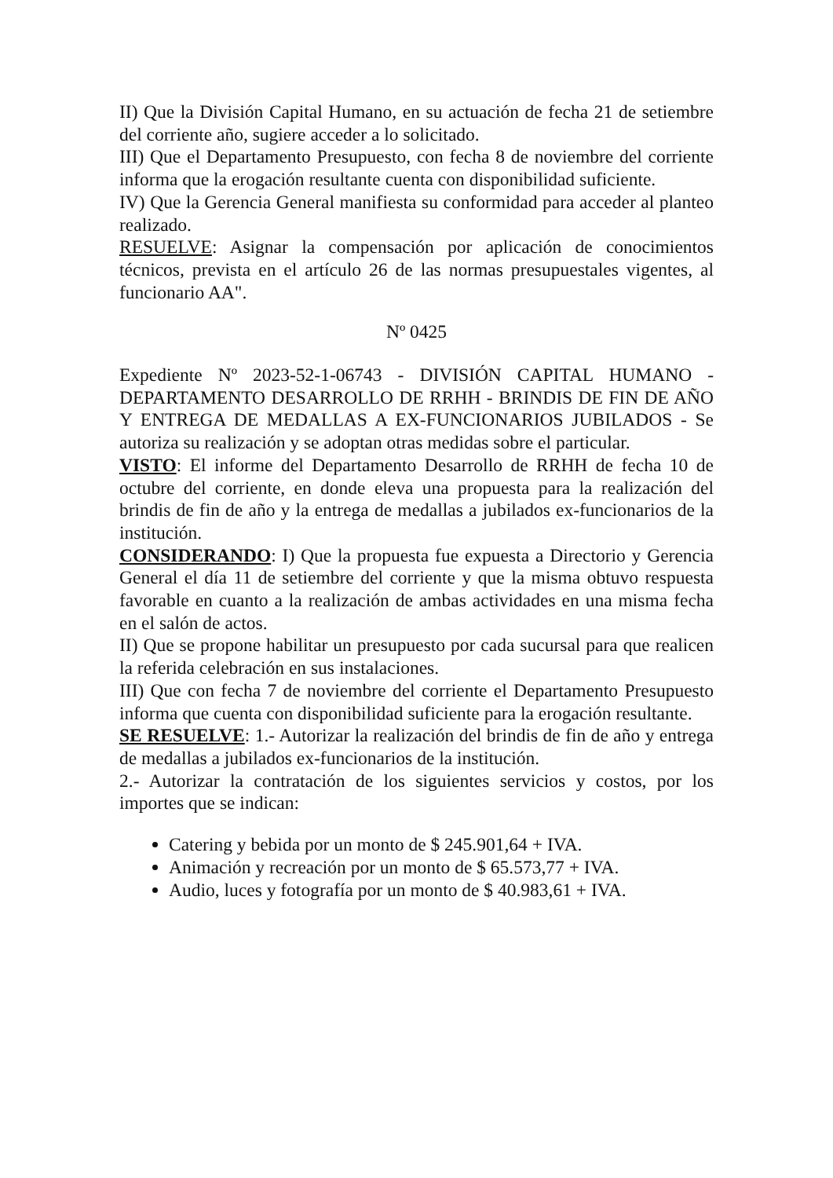II) Que la División Capital Humano, en su actuación de fecha 21 de setiembre del corriente año, sugiere acceder a lo solicitado.
III) Que el Departamento Presupuesto, con fecha 8 de noviembre del corriente informa que la erogación resultante cuenta con disponibilidad suficiente.
IV) Que la Gerencia General manifiesta su conformidad para acceder al planteo realizado.
RESUELVE: Asignar la compensación por aplicación de conocimientos técnicos, prevista en el artículo 26 de las normas presupuestales vigentes, al funcionario AA".
Nº 0425
Expediente Nº 2023-52-1-06743 - DIVISIÓN CAPITAL HUMANO - DEPARTAMENTO DESARROLLO DE RRHH - BRINDIS DE FIN DE AÑO Y ENTREGA DE MEDALLAS A EX-FUNCIONARIOS JUBILADOS - Se autoriza su realización y se adoptan otras medidas sobre el particular.
VISTO: El informe del Departamento Desarrollo de RRHH de fecha 10 de octubre del corriente, en donde eleva una propuesta para la realización del brindis de fin de año y la entrega de medallas a jubilados ex-funcionarios de la institución.
CONSIDERANDO: I) Que la propuesta fue expuesta a Directorio y Gerencia General el día 11 de setiembre del corriente y que la misma obtuvo respuesta favorable en cuanto a la realización de ambas actividades en una misma fecha en el salón de actos.
II) Que se propone habilitar un presupuesto por cada sucursal para que realicen la referida celebración en sus instalaciones.
III) Que con fecha 7 de noviembre del corriente el Departamento Presupuesto informa que cuenta con disponibilidad suficiente para la erogación resultante.
SE RESUELVE: 1.- Autorizar la realización del brindis de fin de año y entrega de medallas a jubilados ex-funcionarios de la institución.
2.- Autorizar la contratación de los siguientes servicios y costos, por los importes que se indican:
Catering y bebida por un monto de $ 245.901,64 + IVA.
Animación y recreación por un monto de $ 65.573,77 + IVA.
Audio, luces y fotografía por un monto de $ 40.983,61 + IVA.